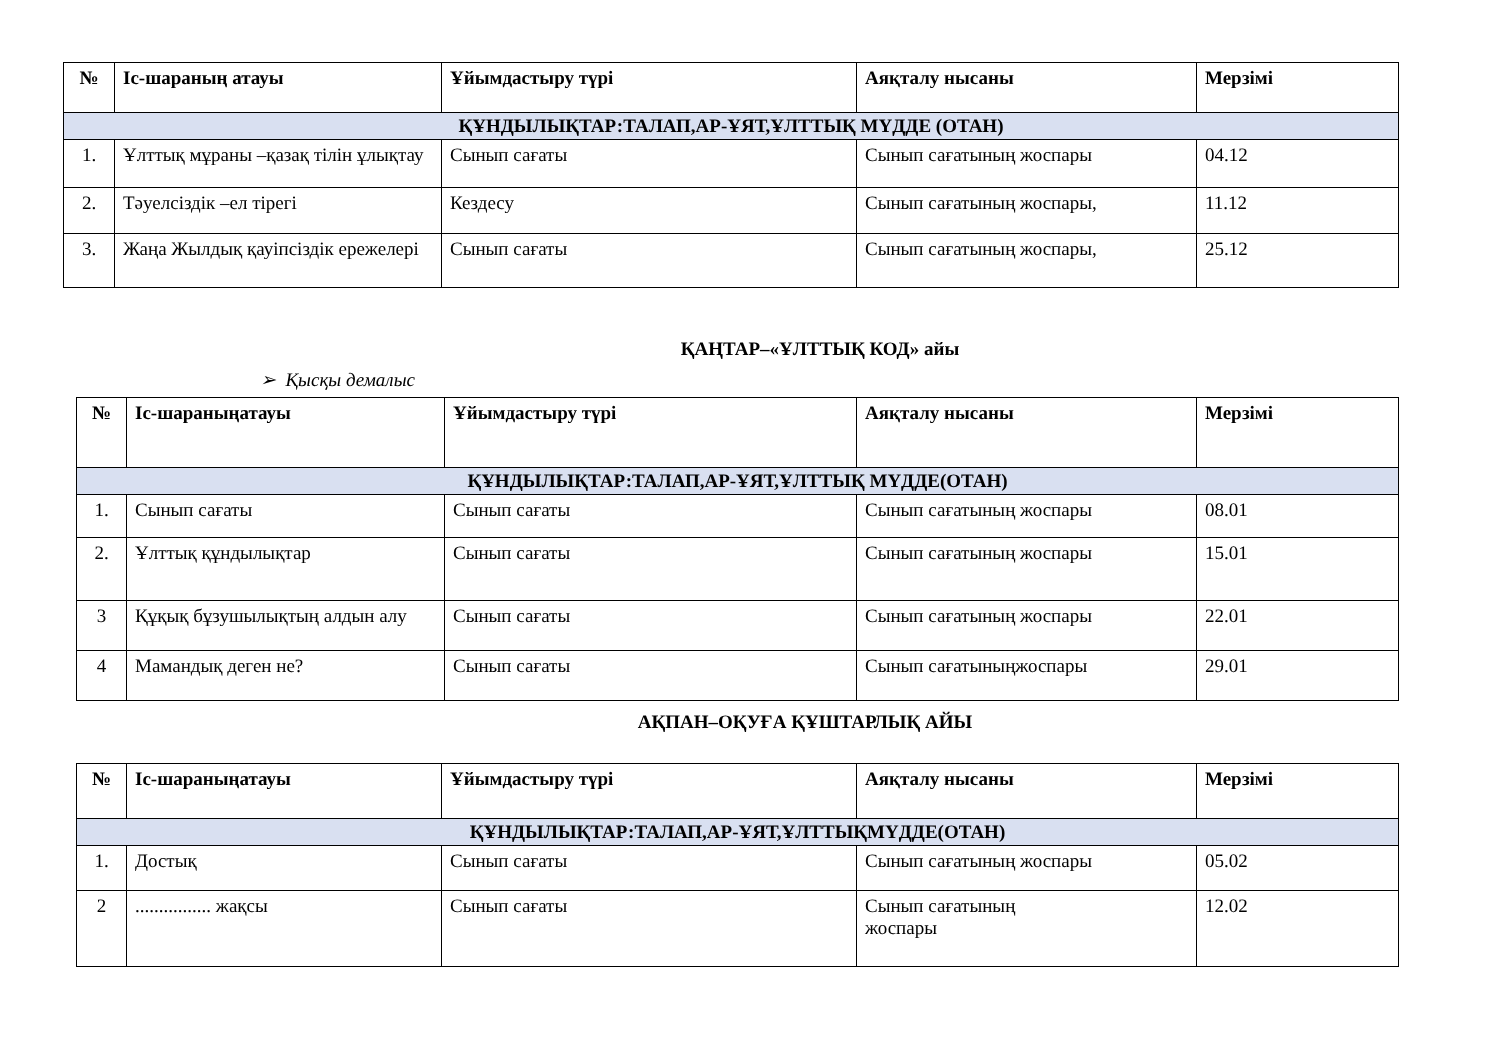| № | Іс-шараның атауы | Ұйымдастыру түрі | Аяқталу нысаны | Мерзімі |
| --- | --- | --- | --- | --- |
| ҚҰНДЫЛЫҚТАР:ТАЛАП,АР-ҰЯТ,ҰЛТТЫҚ МҮДДЕ (ОТАН) | | | | |
| 1. | Ұлттық мұраны –қазақ тілін ұлықтау | Сынып сағаты | Сынып сағатының жоспары | 04.12 |
| 2. | Тәуелсіздік –ел тірегі | Кездесу | Сынып сағатының жоспары, | 11.12 |
| 3. | Жаңа Жылдық қауіпсіздік ережелері | Сынып сағаты | Сынып сағатының жоспары, | 25.12 |
ҚАҢТАР–«ҰЛТТЫҚ КОД» айы
➢ Қысқы демалыс
| № | Іс-шараныңатауы | Ұйымдастыру түрі | Аяқталу нысаны | Мерзімі |
| --- | --- | --- | --- | --- |
| ҚҰНДЫЛЫҚТАР:ТАЛАП,АР-ҰЯТ,ҰЛТТЫҚ МҮДДЕ(ОТАН) | | | | |
| 1. | Сынып сағаты | Сынып сағаты | Сынып сағатының жоспары | 08.01 |
| 2. | Ұлттық құндылықтар | Сынып сағаты | Сынып сағатының жоспары | 15.01 |
| 3 | Құқық бұзушылықтың алдын алу | Сынып сағаты | Сынып сағатының жоспары | 22.01 |
| 4 | Мамандық деген не? | Сынып сағаты | Сынып сағатыныңжоспары | 29.01 |
АҚПАН–ОҚУҒА ҚҰШТАРЛЫҚ АЙЫ
| № | Іс-шараныңатауы | Ұйымдастыру түрі | Аяқталу нысаны | Мерзімі |
| --- | --- | --- | --- | --- |
| ҚҰНДЫЛЫҚТАР:ТАЛАП,АР-ҰЯТ,ҰЛТТЫҚМҮДДЕ(ОТАН) | | | | |
| 1. | Достық | Сынып сағаты | Сынып сағатының жоспары | 05.02 |
| 2 | ................ жақсы | Сынып сағаты | Сынып сағатының жоспары | 12.02 |